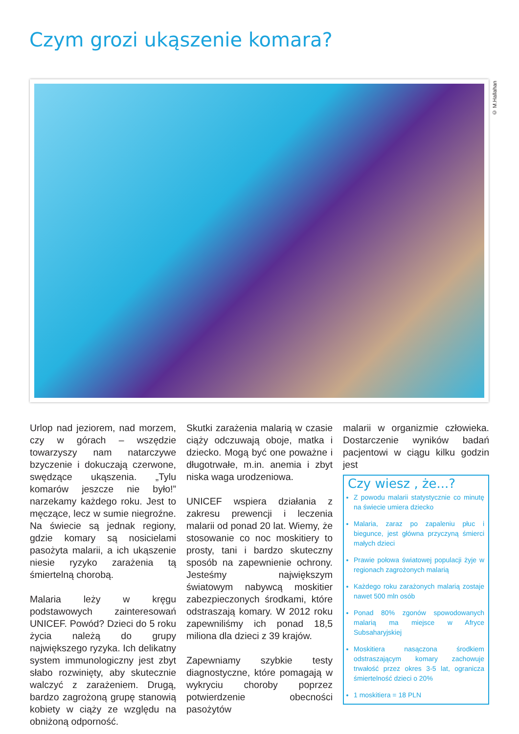Czym grozi ukąszenie komara?
© M.Hallahan
Urlop nad jeziorem, nad morzem, czy w górach – wszędzie towarzyszy nam natarczywe bzyczenie i dokuczają czerwone, swędzące ukąszenia. „Tylu komarów jeszcze nie było!” narzekamy każdego roku. Jest to męczące, lecz w sumie niegroźne. Na świecie są jednak regiony, gdzie komary są nosicielami pasożyta malarii, a ich ukąszenie niesie ryzyko zarażenia tą śmiertelną chorobą.
Malaria leży w kręgu podstawowych zainteresowań UNICEF. Powód? Dzieci do 5 roku życia należą do grupy największego ryzyka. Ich delikatny system immunologiczny jest zbyt słabo rozwinięty, aby skutecznie walczyć z zarażeniem. Drugą, bardzo zagrożoną grupę stanowią kobiety w ciąży ze względu na obniżoną odporność.
Skutki zarażenia malarią w czasie ciąży odczuwają oboje, matka i dziecko. Mogą być one poważne i długotrwałe, m.in. anemia i zbyt niska waga urodzeniowa.
UNICEF wspiera działania z zakresu prewencji i leczenia malarii od ponad 20 lat. Wiemy, że stosowanie co noc moskitiery to prosty, tani i bardzo skuteczny sposób na zapewnienie ochrony. Jesteśmy największym światowym nabywcą moskitier zabezpieczonych środkami, które odstraszają komary. W 2012 roku zapewniliśmy ich ponad 18,5 miliona dla dzieci z 39 krajów.
Zapewniamy szybkie testy diagnostyczne, które pomagają w wykryciu choroby poprzez potwierdzenie obecności pasożytów
malarii w organizmie człowieka. Dostarczenie wyników badań pacjentowi w ciągu kilku godzin jest
Czy wiesz , że...?
Z powodu malarii statystycznie co minutę na świecie umiera dziecko
Malaria, zaraz po zapaleniu płuc i biegunce, jest główna przyczyną śmierci małych dzieci
Prawie połowa światowej populacji żyje w regionach zagrożonych malarią
Każdego roku zarażonych malarią zostaje nawet 500 mln osób
Ponad 80% zgonów spowodowanych malarią ma miejsce w Afryce Subsaharyjskiej
Moskitiera nasączona środkiem odstraszającym komary zachowuje trwałość przez okres 3-5 lat, ogranicza śmiertelność dzieci o 20%
1 moskitiera = 18 PLN